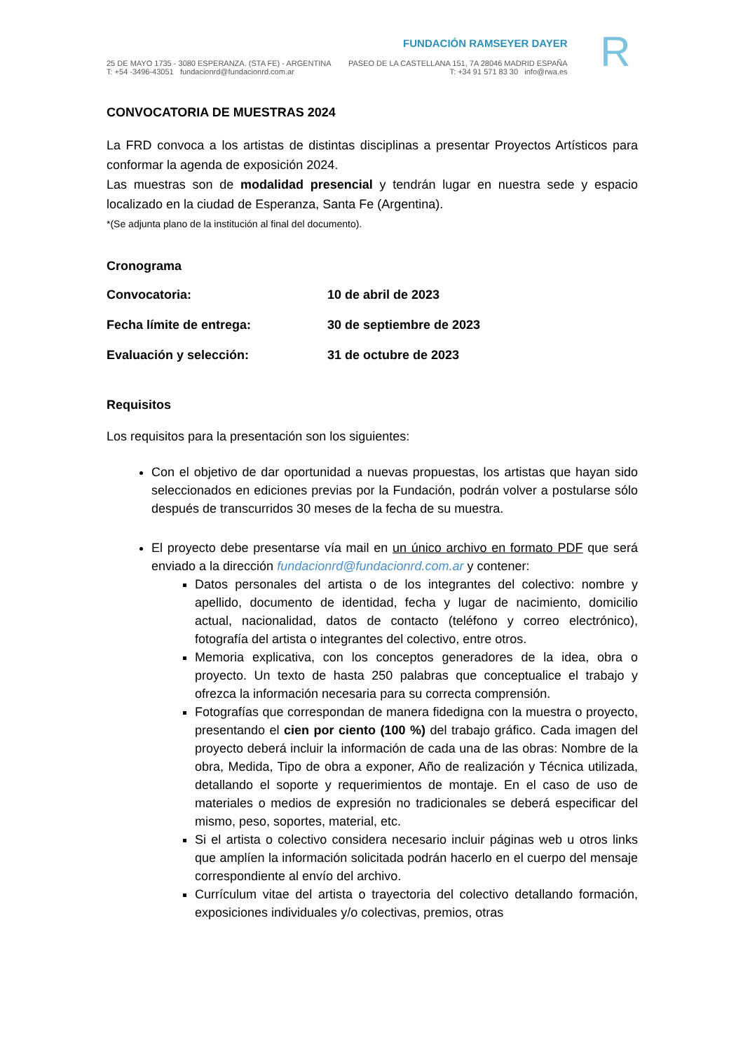25 DE MAYO 1735 - 3080 ESPERANZA. (STA FE) - ARGENTINA
T: +54 -3496-43051 fundacionrd@fundacionrd.com.ar
FUNDACIÓN RAMSEYER DAYER
PASEO DE LA CASTELLANA 151, 7A 28046 MADRID ESPAÑA
T: +34 91 571 83 30 info@rwa.es
R
CONVOCATORIA DE MUESTRAS 2024
La FRD convoca a los artistas de distintas disciplinas a presentar Proyectos Artísticos para conformar la agenda de exposición 2024.
Las muestras son de modalidad presencial y tendrán lugar en nuestra sede y espacio localizado en la ciudad de Esperanza, Santa Fe (Argentina).
*(Se adjunta plano de la institución al final del documento).
Cronograma
Convocatoria: 10 de abril de 2023
Fecha límite de entrega: 30 de septiembre de 2023
Evaluación y selección: 31 de octubre de 2023
Requisitos
Los requisitos para la presentación son los siguientes:
Con el objetivo de dar oportunidad a nuevas propuestas, los artistas que hayan sido seleccionados en ediciones previas por la Fundación, podrán volver a postularse sólo después de transcurridos 30 meses de la fecha de su muestra.
El proyecto debe presentarse vía mail en un único archivo en formato PDF que será enviado a la dirección fundacionrd@fundacionrd.com.ar y contener:
Datos personales del artista o de los integrantes del colectivo: nombre y apellido, documento de identidad, fecha y lugar de nacimiento, domicilio actual, nacionalidad, datos de contacto (teléfono y correo electrónico), fotografía del artista o integrantes del colectivo, entre otros.
Memoria explicativa, con los conceptos generadores de la idea, obra o proyecto. Un texto de hasta 250 palabras que conceptualice el trabajo y ofrezca la información necesaria para su correcta comprensión.
Fotografías que correspondan de manera fidedigna con la muestra o proyecto, presentando el cien por ciento (100 %) del trabajo gráfico. Cada imagen del proyecto deberá incluir la información de cada una de las obras: Nombre de la obra, Medida, Tipo de obra a exponer, Año de realización y Técnica utilizada, detallando el soporte y requerimientos de montaje. En el caso de uso de materiales o medios de expresión no tradicionales se deberá especificar del mismo, peso, soportes, material, etc.
Si el artista o colectivo considera necesario incluir páginas web u otros links que amplíen la información solicitada podrán hacerlo en el cuerpo del mensaje correspondiente al envío del archivo.
Currículum vitae del artista o trayectoria del colectivo detallando formación, exposiciones individuales y/o colectivas, premios, otras